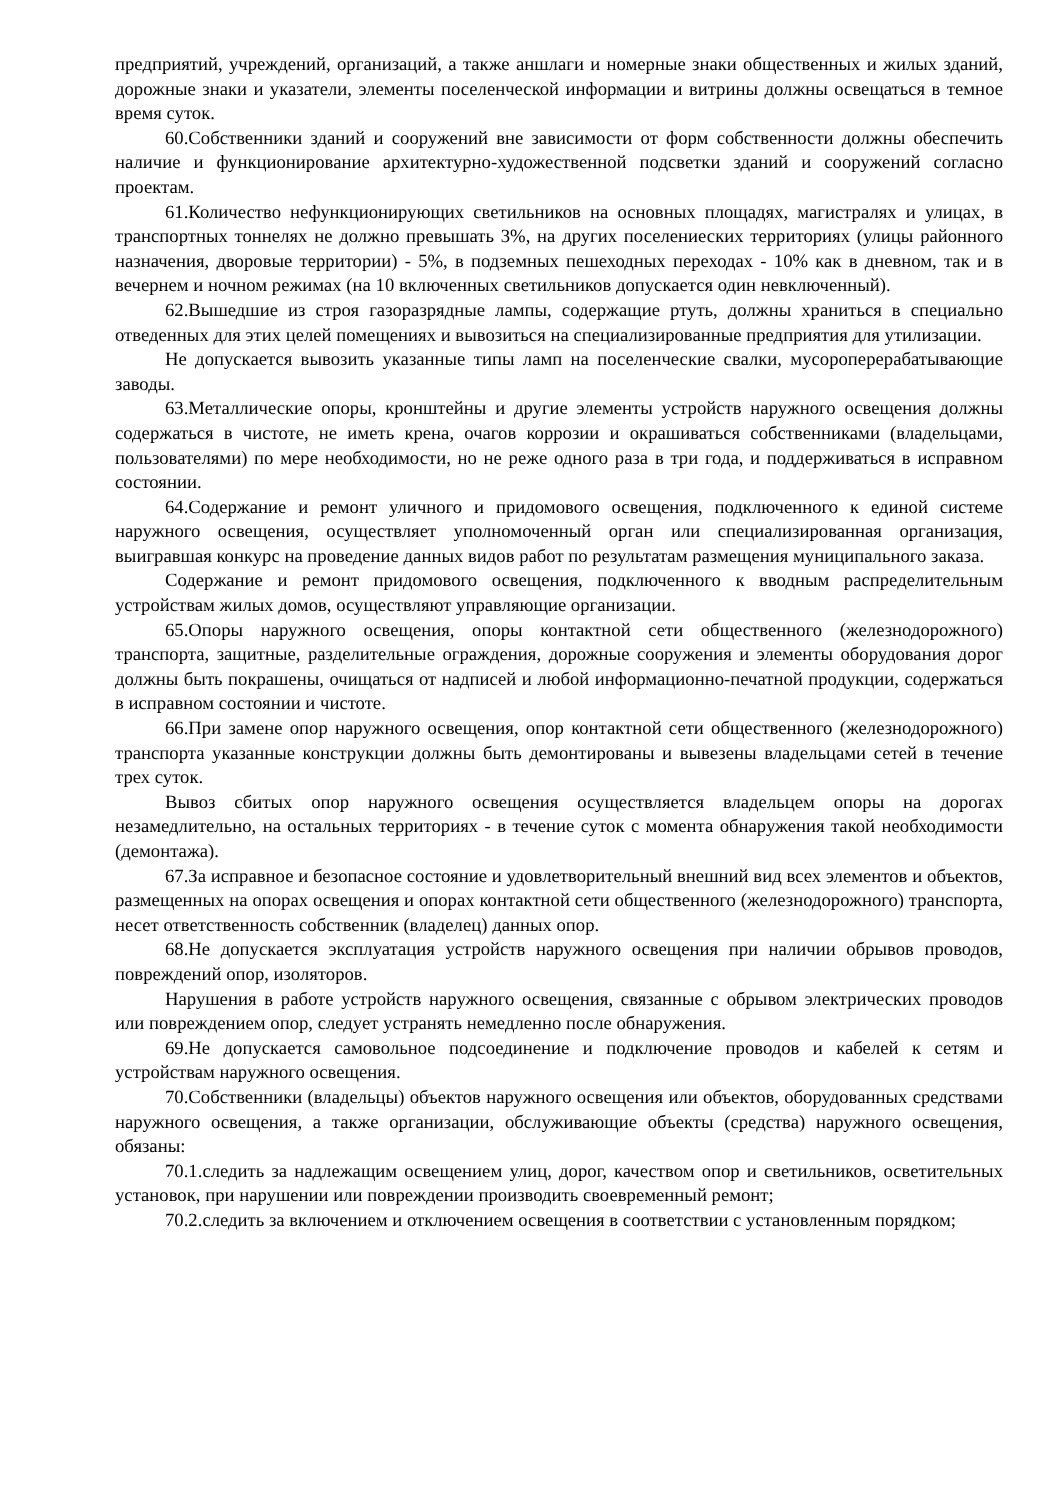предприятий, учреждений, организаций, а также аншлаги и номерные знаки общественных и жилых зданий, дорожные знаки и указатели, элементы поселенческой информации и витрины должны освещаться в темное время суток.
60.Собственники зданий и сооружений вне зависимости от форм собственности должны обеспечить наличие и функционирование архитектурно-художественной подсветки зданий и сооружений согласно проектам.
61.Количество нефункционирующих светильников на основных площадях, магистралях и улицах, в транспортных тоннелях не должно превышать 3%, на других поселениеских территориях (улицы районного назначения, дворовые территории) - 5%, в подземных пешеходных переходах - 10% как в дневном, так и в вечернем и ночном режимах (на 10 включенных светильников допускается один невключенный).
62.Вышедшие из строя газоразрядные лампы, содержащие ртуть, должны храниться в специально отведенных для этих целей помещениях и вывозиться на специализированные предприятия для утилизации.
Не допускается вывозить указанные типы ламп на поселенческие свалки, мусороперерабатывающие заводы.
63.Металлические опоры, кронштейны и другие элементы устройств наружного освещения должны содержаться в чистоте, не иметь крена, очагов коррозии и окрашиваться собственниками (владельцами, пользователями) по мере необходимости, но не реже одного раза в три года, и поддерживаться в исправном состоянии.
64.Содержание и ремонт уличного и придомового освещения, подключенного к единой системе наружного освещения, осуществляет уполномоченный орган или специализированная организация, выигравшая конкурс на проведение данных видов работ по результатам размещения муниципального заказа.
Содержание и ремонт придомового освещения, подключенного к вводным распределительным устройствам жилых домов, осуществляют управляющие организации.
65.Опоры наружного освещения, опоры контактной сети общественного (железнодорожного) транспорта, защитные, разделительные ограждения, дорожные сооружения и элементы оборудования дорог должны быть покрашены, очищаться от надписей и любой информационно-печатной продукции, содержаться в исправном состоянии и чистоте.
66.При замене опор наружного освещения, опор контактной сети общественного (железнодорожного) транспорта указанные конструкции должны быть демонтированы и вывезены владельцами сетей в течение трех суток.
Вывоз сбитых опор наружного освещения осуществляется владельцем опоры на дорогах незамедлительно, на остальных территориях - в течение суток с момента обнаружения такой необходимости (демонтажа).
67.За исправное и безопасное состояние и удовлетворительный внешний вид всех элементов и объектов, размещенных на опорах освещения и опорах контактной сети общественного (железнодорожного) транспорта, несет ответственность собственник (владелец) данных опор.
68.Не допускается эксплуатация устройств наружного освещения при наличии обрывов проводов, повреждений опор, изоляторов.
Нарушения в работе устройств наружного освещения, связанные с обрывом электрических проводов или повреждением опор, следует устранять немедленно после обнаружения.
69.Не допускается самовольное подсоединение и подключение проводов и кабелей к сетям и устройствам наружного освещения.
70.Собственники (владельцы) объектов наружного освещения или объектов, оборудованных средствами наружного освещения, а также организации, обслуживающие объекты (средства) наружного освещения, обязаны:
70.1.следить за надлежащим освещением улиц, дорог, качеством опор и светильников, осветительных установок, при нарушении или повреждении производить своевременный ремонт;
70.2.следить за включением и отключением освещения в соответствии с установленным порядком;